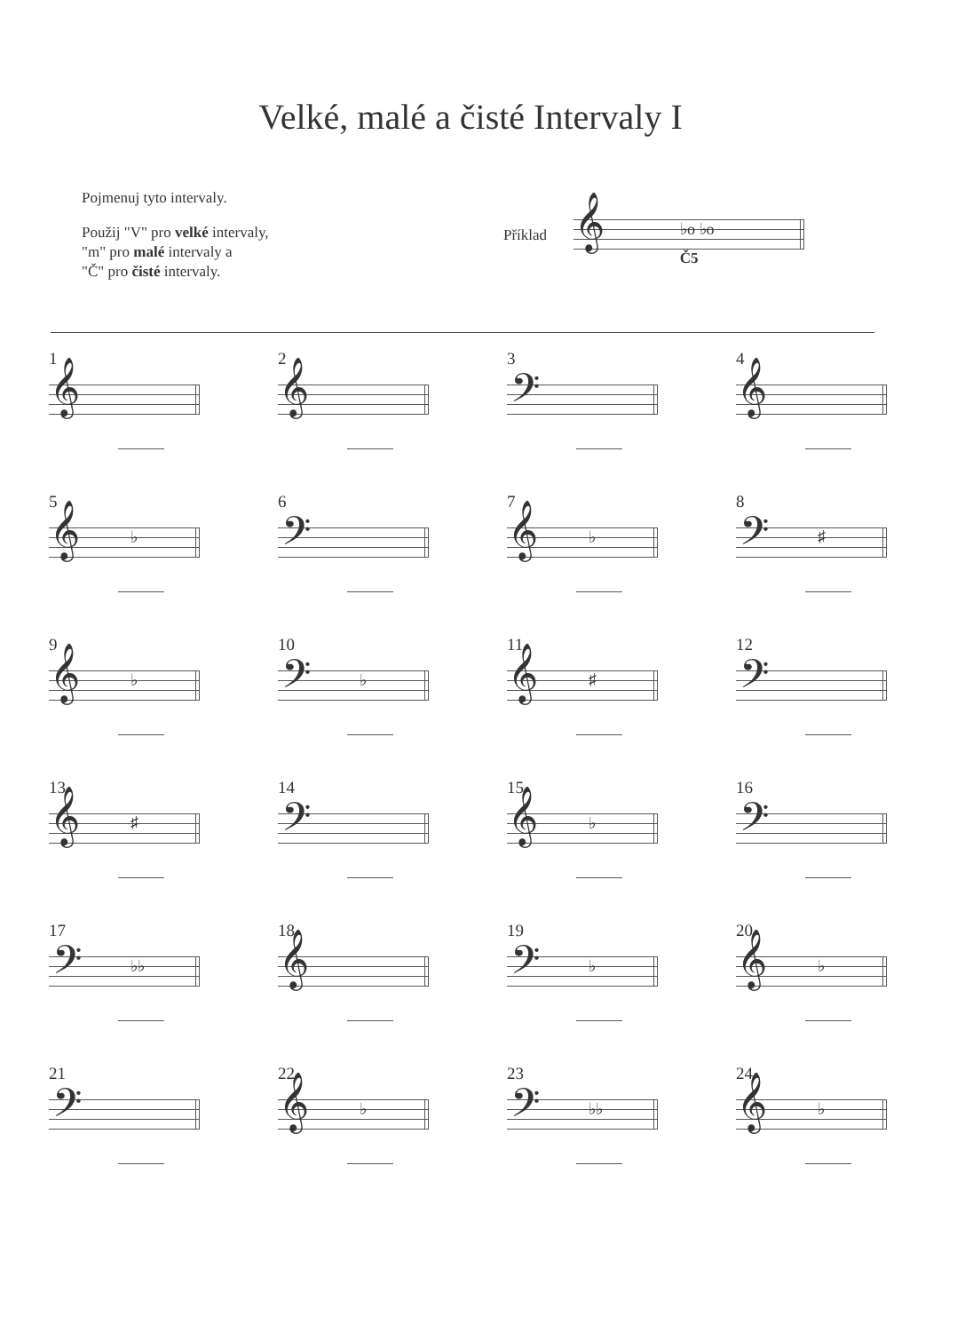Velké, malé a čisté Intervaly I
Pojmenuj tyto intervaly.
Použij "V" pro velké intervaly,
"m" pro malé intervaly a
"Č" pro čisté intervaly.
Příklad
𝄞 ♭o ♭o
Č5
1
𝄞
2
𝄞
3
𝄢
4
𝄞
5
𝄞 ♭
6
𝄢
7
𝄞 ♭
8
𝄢 ♯
9
𝄞 ♭
10
𝄢 ♭
11
𝄞 ♯
12
𝄢
13
𝄞 ♯
14
𝄢
15
𝄞 ♭
16
𝄢
17
𝄢 ♭♭
18
𝄞
19
𝄢 ♭
20
𝄞 ♭
21
𝄢
22
𝄞 ♭
23
𝄢 ♭♭
24
𝄞 ♭